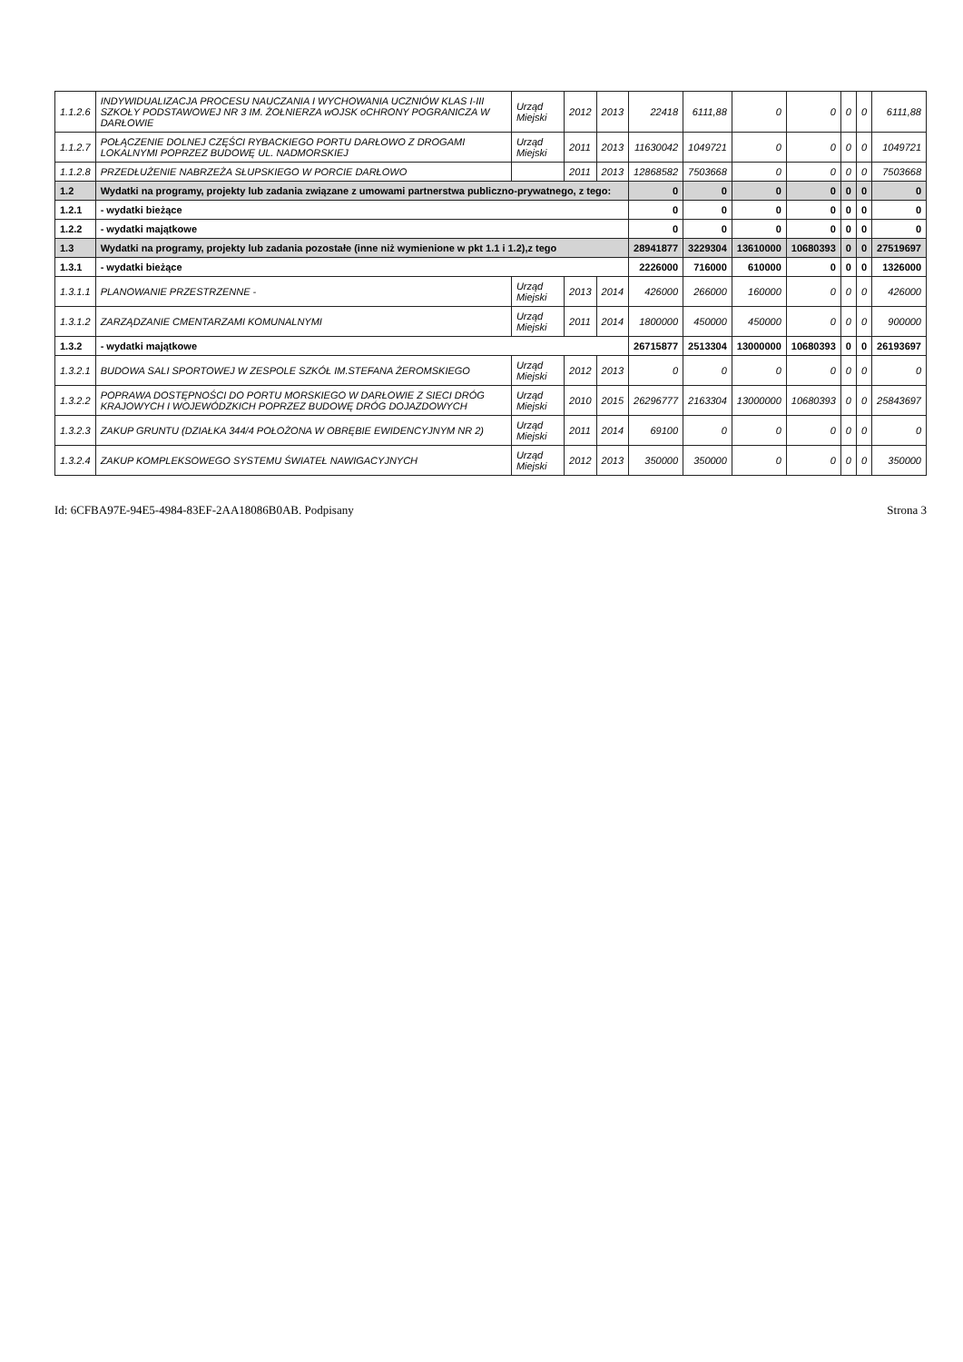| 1.1.2.6 | INDYWIDUALIZACJA PROCESU NAUCZANIA I WYCHOWANIA UCZNIÓW KLAS I-III SZKOŁY PODSTAWOWEJ NR 3 IM. ŻOŁNIERZA wOJSK oCHRONY POGRANICZA W DARŁOWIE | Urząd Miejski | 2012 | 2013 | 22418 | 6111,88 | 0 | 0 | 0 | 0 | 6111,88 |
| 1.1.2.7 | POŁĄCZENIE DOLNEJ CZĘŚCI RYBACKIEGO PORTU DARŁOWO Z DROGAMI LOKALNYMI POPRZEZ BUDOWĘ UL. NADMORSKIEJ | Urząd Miejski | 2011 | 2013 | 11630042 | 1049721 | 0 | 0 | 0 | 0 | 1049721 |
| 1.1.2.8 | PRZEDŁUŻENIE NABRZEŻA SŁUPSKIEGO W PORCIE DARŁOWO | | 2011 | 2013 | 12868582 | 7503668 | 0 | 0 | 0 | 0 | 7503668 |
| 1.2 | Wydatki na programy, projekty lub zadania związane z umowami partnerstwa publiczno-prywatnego, z tego: | | | | 0 | 0 | 0 | 0 | 0 | 0 | 0 |
| 1.2.1 | - wydatki bieżące | | | | 0 | 0 | 0 | 0 | 0 | 0 | 0 |
| 1.2.2 | - wydatki majątkowe | | | | 0 | 0 | 0 | 0 | 0 | 0 | 0 |
| 1.3 | Wydatki na programy, projekty lub zadania pozostałe (inne niż wymienione w pkt 1.1 i 1.2),z tego | | | | 28941877 | 3229304 | 13610000 | 10680393 | 0 | 0 | 27519697 |
| 1.3.1 | - wydatki bieżące | | | | 2226000 | 716000 | 610000 | 0 | 0 | 0 | 1326000 |
| 1.3.1.1 | PLANOWANIE PRZESTRZENNE - | Urząd Miejski | 2013 | 2014 | 426000 | 266000 | 160000 | 0 | 0 | 0 | 426000 |
| 1.3.1.2 | ZARZĄDZANIE CMENTARZAMI KOMUNALNYMI | Urząd Miejski | 2011 | 2014 | 1800000 | 450000 | 450000 | 0 | 0 | 0 | 900000 |
| 1.3.2 | - wydatki majątkowe | | | | 26715877 | 2513304 | 13000000 | 10680393 | 0 | 0 | 26193697 |
| 1.3.2.1 | BUDOWA SALI SPORTOWEJ W ZESPOLE SZKÓŁ IM.STEFANA ŻEROMSKIEGO | Urząd Miejski | 2012 | 2013 | 0 | 0 | 0 | 0 | 0 | 0 | 0 |
| 1.3.2.2 | POPRAWA DOSTĘPNOŚCI DO PORTU MORSKIEGO W DARŁOWIE Z SIECI DRÓG KRAJOWYCH I WOJEWÓDZKICH POPRZEZ BUDOWĘ DRÓG DOJAZDOWYCH | Urząd Miejski | 2010 | 2015 | 26296777 | 2163304 | 13000000 | 10680393 | 0 | 0 | 25843697 |
| 1.3.2.3 | ZAKUP GRUNTU (DZIAŁKA 344/4 POŁOŻONA W OBRĘBIE EWIDENCYJNYM NR 2) | Urząd Miejski | 2011 | 2014 | 69100 | 0 | 0 | 0 | 0 | 0 | 0 |
| 1.3.2.4 | ZAKUP KOMPLEKSOWEGO SYSTEMU ŚWIATEŁ NAWIGACYJNYCH | Urząd Miejski | 2012 | 2013 | 350000 | 350000 | 0 | 0 | 0 | 0 | 350000 |
Id: 6CFBA97E-94E5-4984-83EF-2AA18086B0AB. Podpisany Strona 3